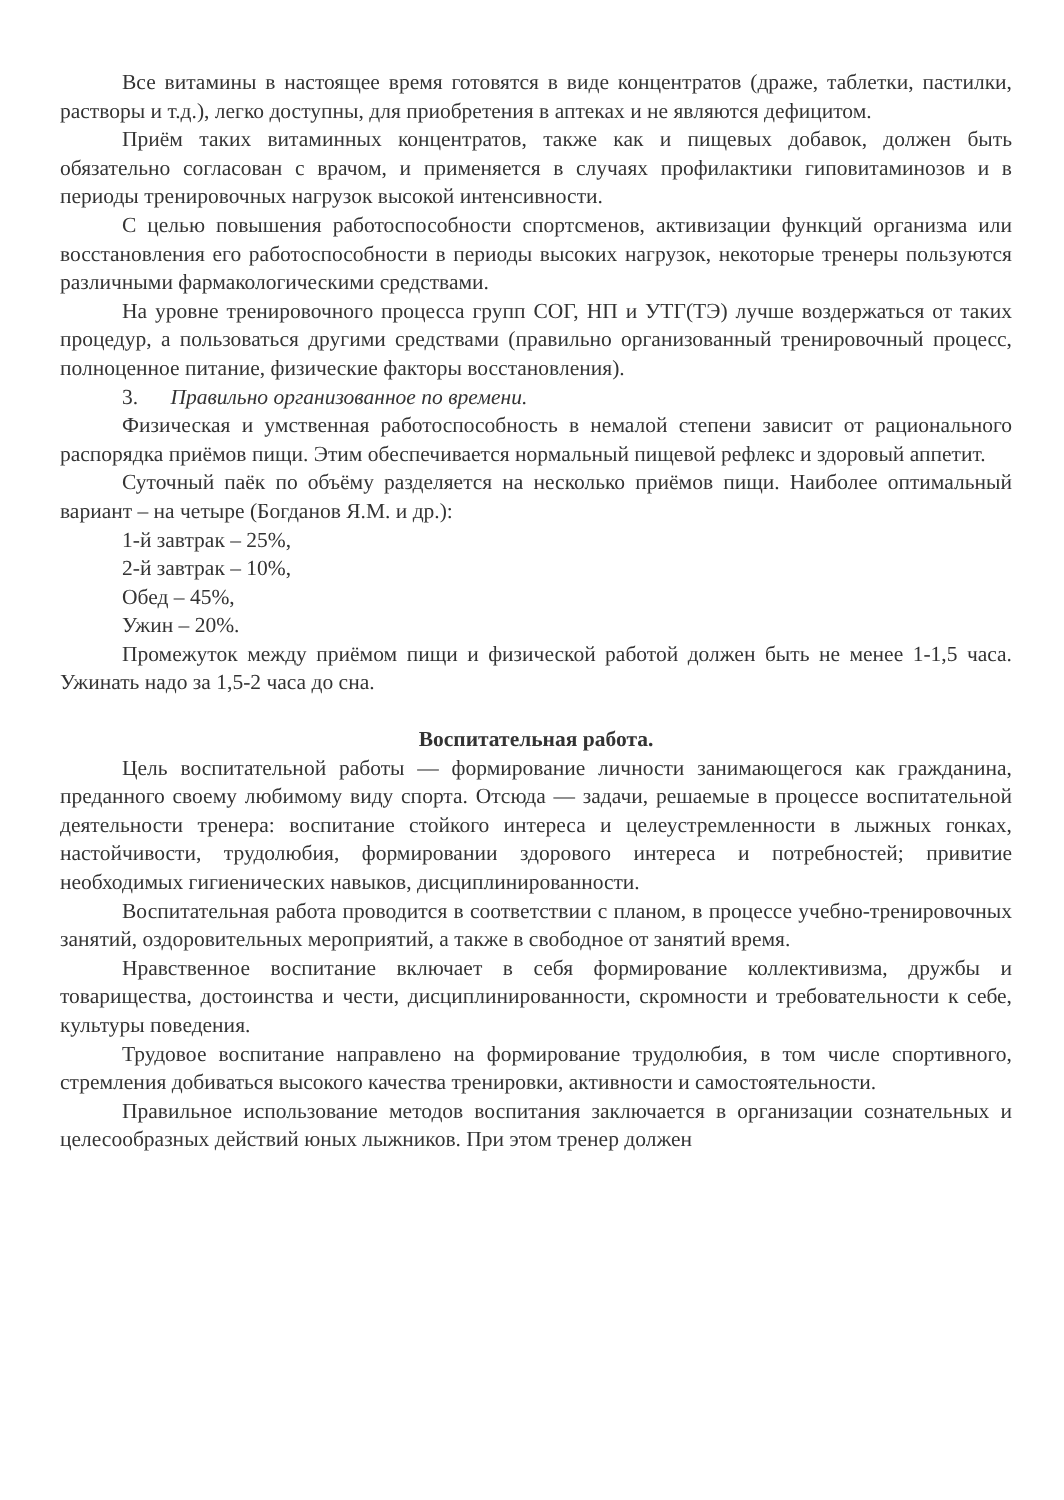Все витамины в настоящее время готовятся в виде концентратов (драже, таблетки, пастилки, растворы и т.д.), легко доступны, для приобретения в аптеках и не являются дефицитом.
Приём таких витаминных концентратов, также как и пищевых добавок, должен быть обязательно согласован с врачом, и применяется в случаях профилактики гиповитаминозов и в периоды тренировочных нагрузок высокой интенсивности.
С целью повышения работоспособности спортсменов, активизации функций организма или восстановления его работоспособности в периоды высоких нагрузок, некоторые тренеры пользуются различными фармакологическими средствами.
На уровне тренировочного процесса групп СОГ, НП и УТГ(ТЭ) лучше воздержаться от таких процедур, а пользоваться другими средствами (правильно организованный тренировочный процесс, полноценное питание, физические факторы восстановления).
3. Правильно организованное по времени.
Физическая и умственная работоспособность в немалой степени зависит от рационального распорядка приёмов пищи. Этим обеспечивается нормальный пищевой рефлекс и здоровый аппетит.
Суточный паёк по объёму разделяется на несколько приёмов пищи. Наиболее оптимальный вариант – на четыре (Богданов Я.М. и др.):
1-й завтрак – 25%,
2-й завтрак – 10%,
Обед – 45%,
Ужин – 20%.
Промежуток между приёмом пищи и физической работой должен быть не менее 1-1,5 часа. Ужинать надо за 1,5-2 часа до сна.
Воспитательная работа.
Цель воспитательной работы — формирование личности занимающегося как гражданина, преданного своему любимому виду спорта. Отсюда — задачи, решаемые в процессе воспитательной деятельности тренера: воспитание стойкого интереса и целеустремленности в лыжных гонках, настойчивости, трудолюбия, формировании здорового интереса и потребностей; привитие необходимых гигиенических навыков, дисциплинированности.
Воспитательная работа проводится в соответствии с планом, в процессе учебно-тренировочных занятий, оздоровительных мероприятий, а также в свободное от занятий время.
Нравственное воспитание включает в себя формирование коллективизма, дружбы и товарищества, достоинства и чести, дисциплинированности, скромности и требовательности к себе, культуры поведения.
Трудовое воспитание направлено на формирование трудолюбия, в том числе спортивного, стремления добиваться высокого качества тренировки, активности и самостоятельности.
Правильное использование методов воспитания заключается в организации сознательных и целесообразных действий юных лыжников. При этом тренер должен